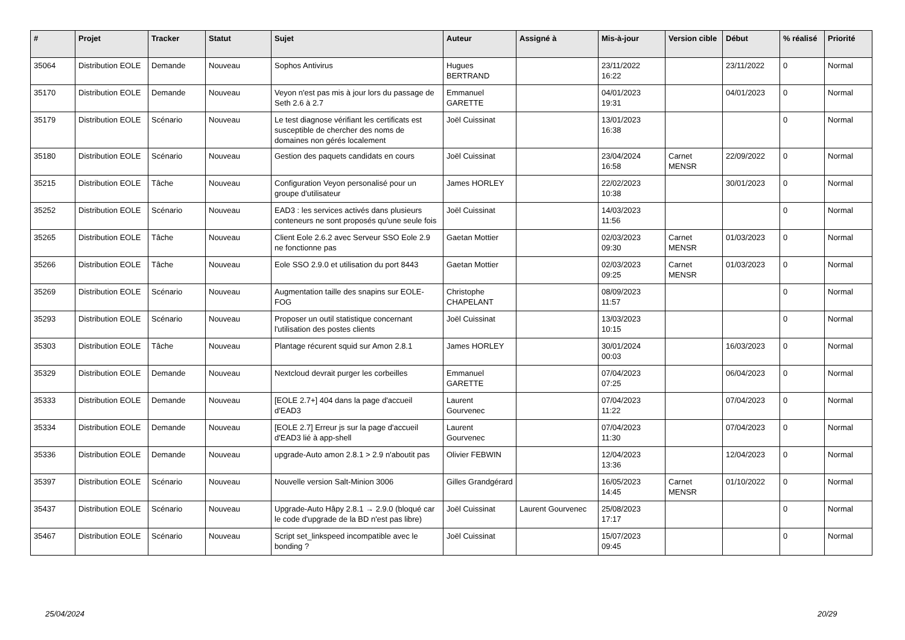| # | Projet | Tracker | Statut | Sujet | Auteur | Assigné à | Mis-à-jour | Version cible | Début | % réalisé | Priorité |
| --- | --- | --- | --- | --- | --- | --- | --- | --- | --- | --- | --- |
| 35064 | Distribution EOLE | Demande | Nouveau | Sophos Antivirus | Hugues BERTRAND | | 23/11/2022 16:22 | | 23/11/2022 | 0 | Normal |
| 35170 | Distribution EOLE | Demande | Nouveau | Veyon n'est pas mis à jour lors du passage de Seth 2.6 à 2.7 | Emmanuel GARETTE | | 04/01/2023 19:31 | | 04/01/2023 | 0 | Normal |
| 35179 | Distribution EOLE | Scénario | Nouveau | Le test diagnose vérifiant les certificats est susceptible de chercher des noms de domaines non gérés localement | Joël Cuissinat | | 13/01/2023 16:38 | | | 0 | Normal |
| 35180 | Distribution EOLE | Scénario | Nouveau | Gestion des paquets candidats en cours | Joël Cuissinat | | 23/04/2024 16:58 | Carnet MENSR | 22/09/2022 | 0 | Normal |
| 35215 | Distribution EOLE | Tâche | Nouveau | Configuration Veyon personalisé pour un groupe d'utilisateur | James HORLEY | | 22/02/2023 10:38 | | 30/01/2023 | 0 | Normal |
| 35252 | Distribution EOLE | Scénario | Nouveau | EAD3 : les services activés dans plusieurs conteneurs ne sont proposés qu'une seule fois | Joël Cuissinat | | 14/03/2023 11:56 | | | 0 | Normal |
| 35265 | Distribution EOLE | Tâche | Nouveau | Client Eole 2.6.2 avec Serveur SSO Eole 2.9 ne fonctionne pas | Gaetan Mottier | | 02/03/2023 09:30 | Carnet MENSR | 01/03/2023 | 0 | Normal |
| 35266 | Distribution EOLE | Tâche | Nouveau | Eole SSO 2.9.0 et utilisation du port 8443 | Gaetan Mottier | | 02/03/2023 09:25 | Carnet MENSR | 01/03/2023 | 0 | Normal |
| 35269 | Distribution EOLE | Scénario | Nouveau | Augmentation taille des snapins sur EOLE-FOG | Christophe CHAPELANT | | 08/09/2023 11:57 | | | 0 | Normal |
| 35293 | Distribution EOLE | Scénario | Nouveau | Proposer un outil statistique concernant l'utilisation des postes clients | Joël Cuissinat | | 13/03/2023 10:15 | | | 0 | Normal |
| 35303 | Distribution EOLE | Tâche | Nouveau | Plantage récurent squid sur Amon 2.8.1 | James HORLEY | | 30/01/2024 00:03 | | 16/03/2023 | 0 | Normal |
| 35329 | Distribution EOLE | Demande | Nouveau | Nextcloud devrait purger les corbeilles | Emmanuel GARETTE | | 07/04/2023 07:25 | | 06/04/2023 | 0 | Normal |
| 35333 | Distribution EOLE | Demande | Nouveau | [EOLE 2.7+] 404 dans la page d'accueil d'EAD3 | Laurent Gourvenec | | 07/04/2023 11:22 | | 07/04/2023 | 0 | Normal |
| 35334 | Distribution EOLE | Demande | Nouveau | [EOLE 2.7] Erreur js sur la page d'accueil d'EAD3 lié à app-shell | Laurent Gourvenec | | 07/04/2023 11:30 | | 07/04/2023 | 0 | Normal |
| 35336 | Distribution EOLE | Demande | Nouveau | upgrade-Auto amon 2.8.1 > 2.9 n'aboutit pas | Olivier FEBWIN | | 12/04/2023 13:36 | | 12/04/2023 | 0 | Normal |
| 35397 | Distribution EOLE | Scénario | Nouveau | Nouvelle version Salt-Minion 3006 | Gilles Grandgérard | | 16/05/2023 14:45 | Carnet MENSR | 01/10/2022 | 0 | Normal |
| 35437 | Distribution EOLE | Scénario | Nouveau | Upgrade-Auto Hâpy 2.8.1 → 2.9.0 (bloqué car le code d'upgrade de la BD n'est pas libre) | Joël Cuissinat | Laurent Gourvenec | 25/08/2023 17:17 | | | 0 | Normal |
| 35467 | Distribution EOLE | Scénario | Nouveau | Script set_linkspeed incompatible avec le bonding ? | Joël Cuissinat | | 15/07/2023 09:45 | | | 0 | Normal |
25/04/2024 20/29